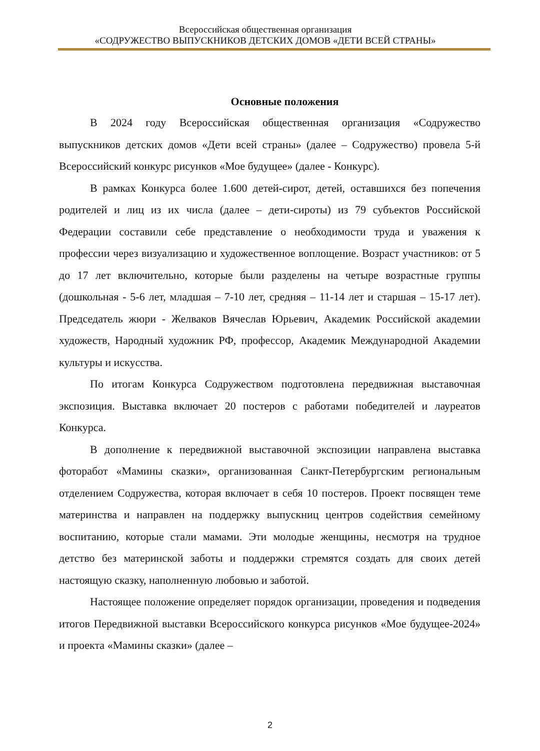Всероссийская общественная организация
«СОДРУЖЕСТВО ВЫПУСКНИКОВ ДЕТСКИХ ДОМОВ «ДЕТИ ВСЕЙ СТРАНЫ»
Основные положения
В 2024 году Всероссийская общественная организация «Содружество выпускников детских домов «Дети всей страны» (далее – Содружество) провела 5-й Всероссийский конкурс рисунков «Мое будущее» (далее - Конкурс).
В рамках Конкурса более 1.600 детей-сирот, детей, оставшихся без попечения родителей и лиц из их числа (далее – дети-сироты) из 79 субъектов Российской Федерации составили себе представление о необходимости труда и уважения к профессии через визуализацию и художественное воплощение. Возраст участников: от 5 до 17 лет включительно, которые были разделены на четыре возрастные группы (дошкольная - 5-6 лет, младшая – 7-10 лет, средняя – 11-14 лет и старшая – 15-17 лет). Председатель жюри - Желваков Вячеслав Юрьевич, Академик Российской академии художеств, Народный художник РФ, профессор, Академик Международной Академии культуры и искусства.
По итогам Конкурса Содружеством подготовлена передвижная выставочная экспозиция. Выставка включает 20 постеров с работами победителей и лауреатов Конкурса.
В дополнение к передвижной выставочной экспозиции направлена выставка фоторабот «Мамины сказки», организованная Санкт-Петербургским региональным отделением Содружества, которая включает в себя 10 постеров. Проект посвящен теме материнства и направлен на поддержку выпускниц центров содействия семейному воспитанию, которые стали мамами. Эти молодые женщины, несмотря на трудное детство без материнской заботы и поддержки стремятся создать для своих детей настоящую сказку, наполненную любовью и заботой.
Настоящее положение определяет порядок организации, проведения и подведения итогов Передвижной выставки Всероссийского конкурса рисунков «Мое будущее-2024» и проекта «Мамины сказки» (далее –
2